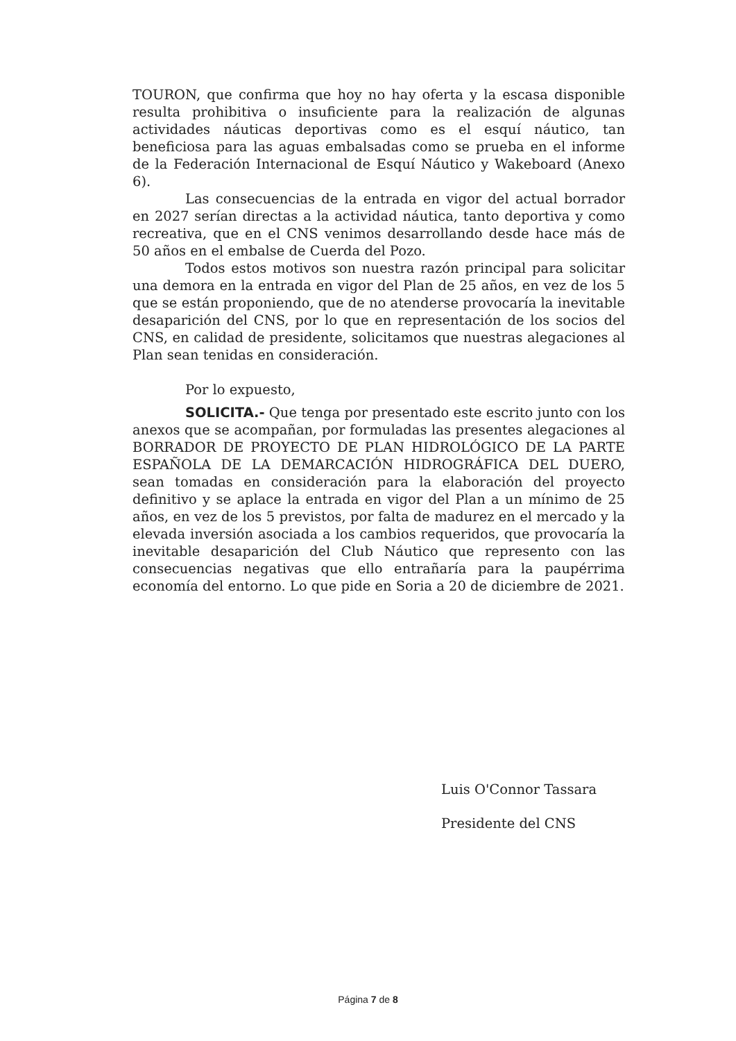TOURON, que confirma que hoy no hay oferta y la escasa disponible resulta prohibitiva o insuficiente para la realización de algunas actividades náuticas deportivas como es el esquí náutico, tan beneficiosa para las aguas embalsadas como se prueba en el informe de la Federación Internacional de Esquí Náutico y Wakeboard (Anexo 6).
Las consecuencias de la entrada en vigor del actual borrador en 2027 serían directas a la actividad náutica, tanto deportiva y como recreativa, que en el CNS venimos desarrollando desde hace más de 50 años en el embalse de Cuerda del Pozo.
Todos estos motivos son nuestra razón principal para solicitar una demora en la entrada en vigor del Plan de 25 años, en vez de los 5 que se están proponiendo, que de no atenderse provocaría la inevitable desaparición del CNS, por lo que en representación de los socios del CNS, en calidad de presidente, solicitamos que nuestras alegaciones al Plan sean tenidas en consideración.
Por lo expuesto,
SOLICITA.- Que tenga por presentado este escrito junto con los anexos que se acompañan, por formuladas las presentes alegaciones al BORRADOR DE PROYECTO DE PLAN HIDROLÓGICO DE LA PARTE ESPAÑOLA DE LA DEMARCACIÓN HIDROGRÁFICA DEL DUERO, sean tomadas en consideración para la elaboración del proyecto definitivo y se aplace la entrada en vigor del Plan a un mínimo de 25 años, en vez de los 5 previstos, por falta de madurez en el mercado y la elevada inversión asociada a los cambios requeridos, que provocaría la inevitable desaparición del Club Náutico que represento con las consecuencias negativas que ello entrañaría para la paupérrima economía del entorno. Lo que pide en Soria a 20 de diciembre de 2021.
Luis O'Connor Tassara
Presidente del CNS
Página 7 de 8